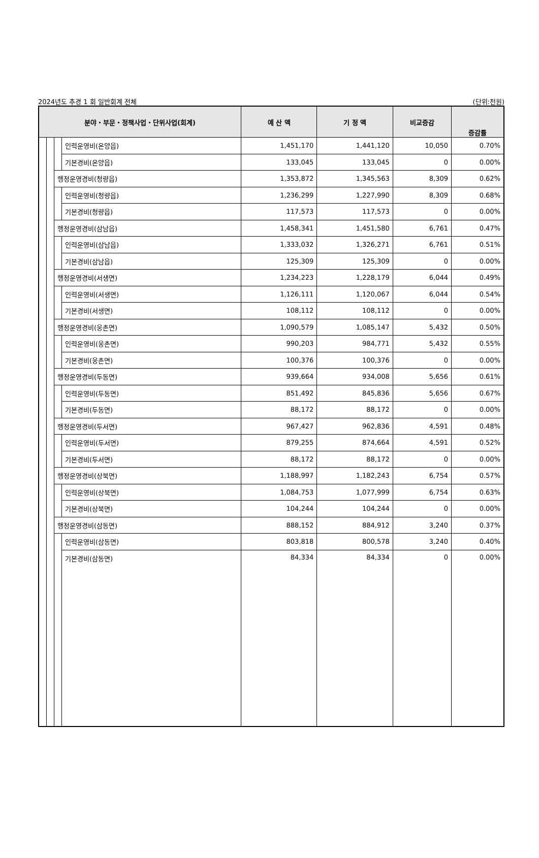2024년도 추경 1 회 일반회계 전체 (단위:천원)
| 분야・부문・정책사업・단위사업(회계) | | | | 예 산 액 | 기 정 액 | 비교증감 | 증감률 |
| --- | --- | --- | --- | --- | --- | --- | --- |
| | | | 인력운영비(온양읍) | 1,451,170 | 1,441,120 | 10,050 | 0.70% |
| | | | 기본경비(온양읍) | 133,045 | 133,045 | 0 | 0.00% |
| | | 행정운영경비(청량읍) | | 1,353,872 | 1,345,563 | 8,309 | 0.62% |
| | | | 인력운영비(청량읍) | 1,236,299 | 1,227,990 | 8,309 | 0.68% |
| | | | 기본경비(청량읍) | 117,573 | 117,573 | 0 | 0.00% |
| | | 행정운영경비(삼남읍) | | 1,458,341 | 1,451,580 | 6,761 | 0.47% |
| | | | 인력운영비(삼남읍) | 1,333,032 | 1,326,271 | 6,761 | 0.51% |
| | | | 기본경비(삼남읍) | 125,309 | 125,309 | 0 | 0.00% |
| | | 행정운영경비(서생면) | | 1,234,223 | 1,228,179 | 6,044 | 0.49% |
| | | | 인력운영비(서생면) | 1,126,111 | 1,120,067 | 6,044 | 0.54% |
| | | | 기본경비(서생면) | 108,112 | 108,112 | 0 | 0.00% |
| | | 행정운영경비(웅촌면) | | 1,090,579 | 1,085,147 | 5,432 | 0.50% |
| | | | 인력운영비(웅촌면) | 990,203 | 984,771 | 5,432 | 0.55% |
| | | | 기본경비(웅촌면) | 100,376 | 100,376 | 0 | 0.00% |
| | | 행정운영경비(두동면) | | 939,664 | 934,008 | 5,656 | 0.61% |
| | | | 인력운영비(두동면) | 851,492 | 845,836 | 5,656 | 0.67% |
| | | | 기본경비(두동면) | 88,172 | 88,172 | 0 | 0.00% |
| | | 행정운영경비(두서면) | | 967,427 | 962,836 | 4,591 | 0.48% |
| | | | 인력운영비(두서면) | 879,255 | 874,664 | 4,591 | 0.52% |
| | | | 기본경비(두서면) | 88,172 | 88,172 | 0 | 0.00% |
| | | 행정운영경비(상북면) | | 1,188,997 | 1,182,243 | 6,754 | 0.57% |
| | | | 인력운영비(상북면) | 1,084,753 | 1,077,999 | 6,754 | 0.63% |
| | | | 기본경비(상북면) | 104,244 | 104,244 | 0 | 0.00% |
| | | 행정운영경비(삼동면) | | 888,152 | 884,912 | 3,240 | 0.37% |
| | | | 인력운영비(삼동면) | 803,818 | 800,578 | 3,240 | 0.40% |
| | | | 기본경비(삼동면) | 84,334 | 84,334 | 0 | 0.00% |